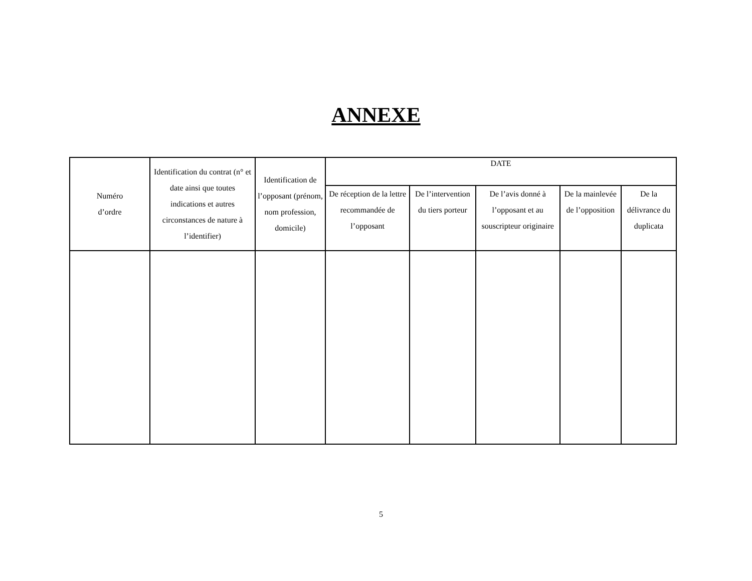ANNEXE
| Numéro d’ordre | Identification du contrat (n° et date ainsi que toutes indications et autres circonstances de nature à l’identifier) | Identification de l’opposant (prénom, nom profession, domicile) | DATE | | | | |
| --- | --- | --- | --- | --- | --- | --- | --- |
| | | | De réception de la lettre recommandée de l’opposant | De l’intervention du tiers porteur | De l’avis donné à l’opposant et au souscripteur originaire | De la mainlevée de l’opposition | De la délivrance du duplicata |
5